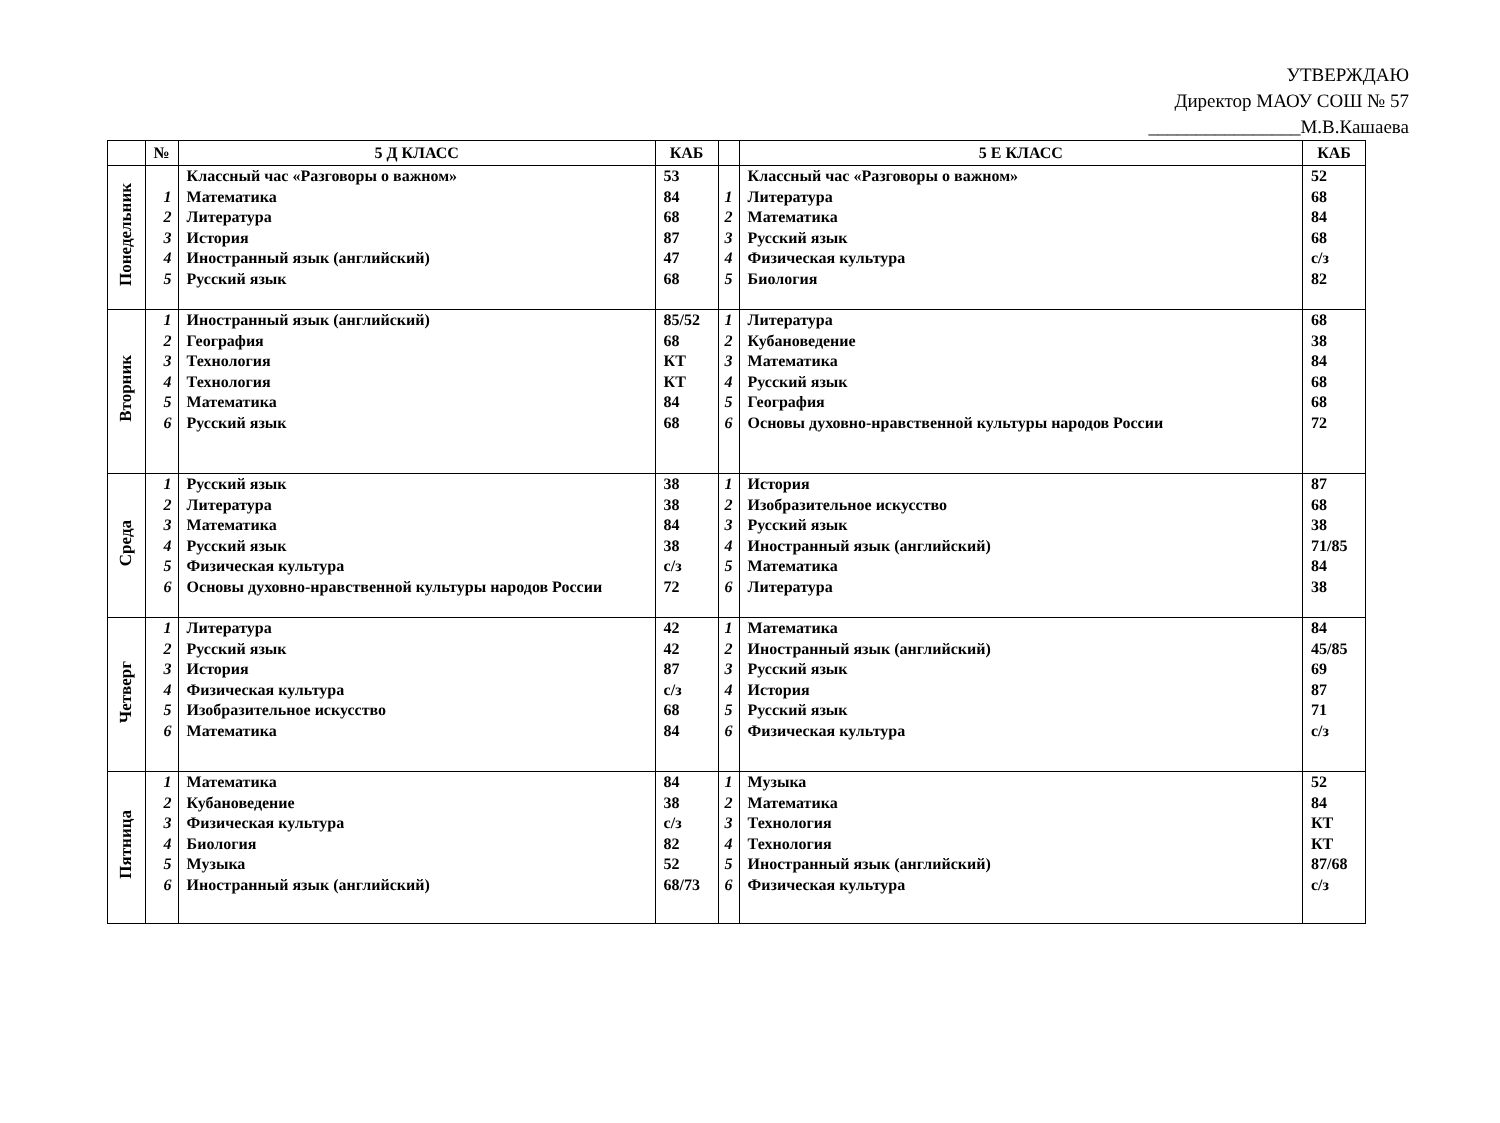УТВЕРЖДАЮ
Директор МАОУ СОШ № 57
________________М.В.Кашаева
| | № | 5 Д КЛАСС | КАБ | | 5 Е КЛАСС | КАБ |
| --- | --- | --- | --- | --- | --- | --- |
| Понедельник | 1 2 3 4 5 | Классный час «Разговоры о важном» Математика Литература История Иностранный язык (английский) Русский язык | 53 84 68 87 47 68 | 1 2 3 4 5 | Классный час «Разговоры о важном» Литература Математика Русский язык Физическая культура Биология | 52 68 84 68 с/з 82 |
| Вторник | 1 2 3 4 5 6 | Иностранный язык (английский) География Технология Технология Математика Русский язык | 85/52 68 КТ КТ 84 68 | 1 2 3 4 5 6 | Литература Кубановедение Математика Русский язык География Основы духовно-нравственной культуры народов России | 68 38 84 68 68 72 |
| Среда | 1 2 3 4 5 6 | Русский язык Литература Математика Русский язык Физическая культура Основы духовно-нравственной культуры народов России | 38 38 84 38 с/з 72 | 1 2 3 4 5 6 | История Изобразительное искусство Русский язык Иностранный язык (английский) Математика Литература | 87 68 38 71/85 84 38 |
| Четверг | 1 2 3 4 5 6 | Литература Русский язык История Физическая культура Изобразительное искусство Математика | 42 42 87 с/з 68 84 | 1 2 3 4 5 6 | Математика Иностранный язык (английский) Русский язык История Русский язык Физическая культура | 84 45/85 69 87 71 с/з |
| Пятница | 1 2 3 4 5 6 | Математика Кубановедение Физическая культура Биология Музыка Иностранный язык (английский) | 84 38 с/з 82 52 68/73 | 1 2 3 4 5 6 | Музыка Математика Технология Технология Иностранный язык (английский) Физическая культура | 52 84 КТ КТ 87/68 с/з |